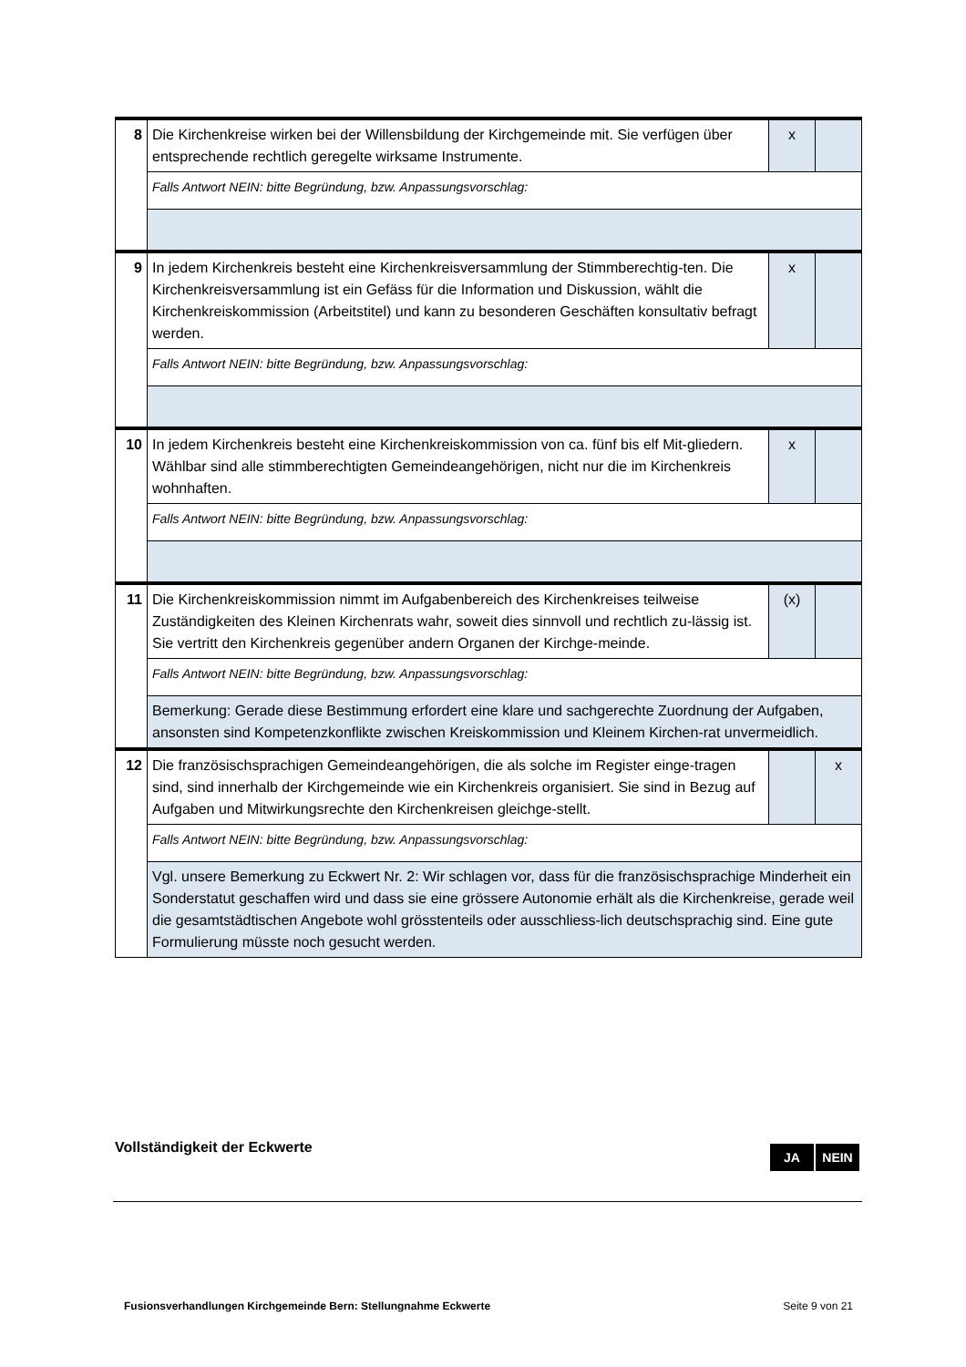| 8 | Die Kirchenkreise wirken bei der Willensbildung der Kirchgemeinde mit. Sie verfügen über entsprechende rechtlich geregelte wirksame Instrumente. | x | |
| | Falls Antwort NEIN: bitte Begründung, bzw. Anpassungsvorschlag: | | |
| 9 | In jedem Kirchenkreis besteht eine Kirchenkreisversammlung der Stimmberechtig-ten. Die Kirchenkreisversammlung ist ein Gefäss für die Information und Diskussion, wählt die Kirchenkreiskommission (Arbeitstitel) und kann zu besonderen Geschäften konsultativ befragt werden. | x | |
| | Falls Antwort NEIN: bitte Begründung, bzw. Anpassungsvorschlag: | | |
| 10 | In jedem Kirchenkreis besteht eine Kirchenkreiskommission von ca. fünf bis elf Mit-gliedern. Wählbar sind alle stimmberechtigten Gemeindeangehörigen, nicht nur die im Kirchenkreis wohnhaften. | x | |
| | Falls Antwort NEIN: bitte Begründung, bzw. Anpassungsvorschlag: | | |
| 11 | Die Kirchenkreiskommission nimmt im Aufgabenbereich des Kirchenkreises teilweise Zuständigkeiten des Kleinen Kirchenrats wahr, soweit dies sinnvoll und rechtlich zu-lässig ist. Sie vertritt den Kirchenkreis gegenüber andern Organen der Kirchge-meinde. | (x) | |
| | Falls Antwort NEIN: bitte Begründung, bzw. Anpassungsvorschlag: | | |
| | Bemerkung: Gerade diese Bestimmung erfordert eine klare und sachgerechte Zuordnung der Aufgaben, ansonsten sind Kompetenzkonflikte zwischen Kreiskommission und Kleinem Kirchen-rat unvermeidlich. | | |
| 12 | Die französischsprachigen Gemeindeangehörigen, die als solche im Register einge-tragen sind, sind innerhalb der Kirchgemeinde wie ein Kirchenkreis organisiert. Sie sind in Bezug auf Aufgaben und Mitwirkungsrechte den Kirchenkreisen gleichge-stellt. | | x |
| | Falls Antwort NEIN: bitte Begründung, bzw. Anpassungsvorschlag: | | |
| | Vgl. unsere Bemerkung zu Eckwert Nr. 2: Wir schlagen vor, dass für die französischsprachige Minderheit ein Sonderstatut geschaffen wird und dass sie eine grössere Autonomie erhält als die Kirchenkreise, gerade weil die gesamtstädtischen Angebote wohl grösstenteils oder ausschliess-lich deutschsprachig sind. Eine gute Formulierung müsste noch gesucht werden. | | |
Vollständigkeit der Eckwerte
JA NEIN
Fusionsverhandlungen Kirchgemeinde Bern: Stellungnahme Eckwerte Seite 9 von 21